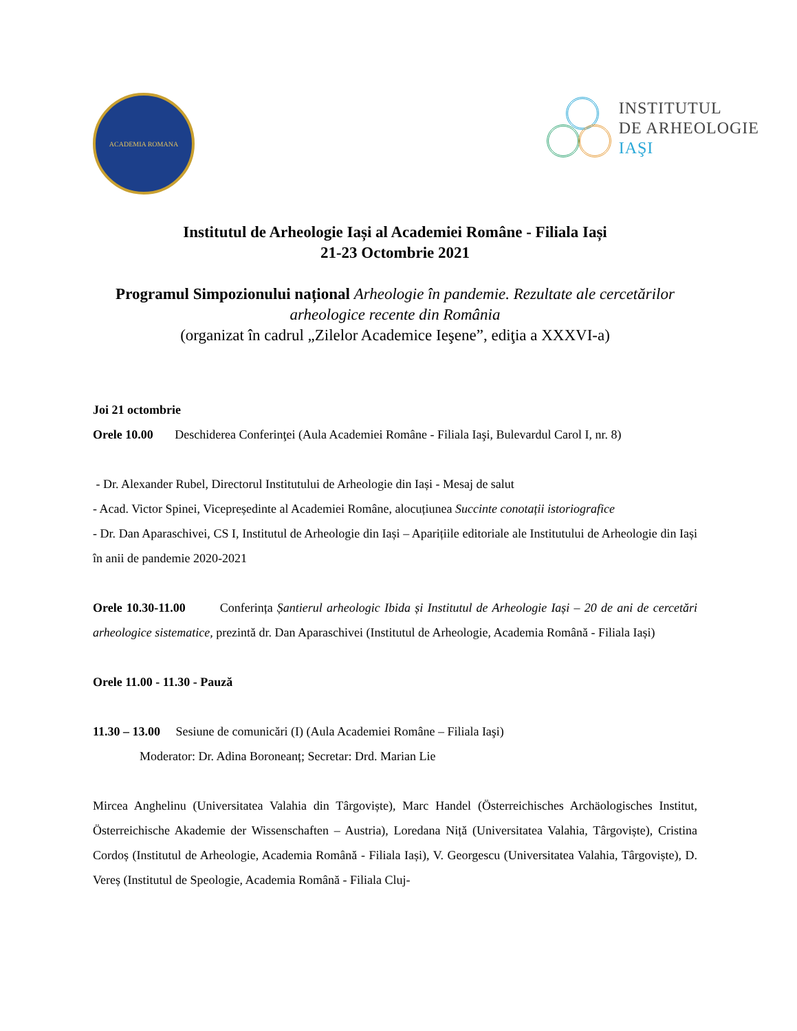ACADEMIA ROMANA
INSTITUTUL
DE ARHEOLOGIE
IAŞI
Institutul de Arheologie Iași al Academiei Române - Filiala Iași
21-23 Octombrie 2021
Programul Simpozionului național Arheologie în pandemie. Rezultate ale cercetărilor arheologice recente din România
(organizat în cadrul „Zilelor Academice Ieşene”, ediţia a XXXVI-a)
Joi 21 octombrie
Orele 10.00 Deschiderea Conferinţei (Aula Academiei Române - Filiala Iaşi, Bulevardul Carol I, nr. 8)
- Dr. Alexander Rubel, Directorul Institutului de Arheologie din Iași - Mesaj de salut
- Acad. Victor Spinei, Vicepreședinte al Academiei Române, alocuțiunea Succinte conotații istoriografice
- Dr. Dan Aparaschivei, CS I, Institutul de Arheologie din Iași – Aparițiile editoriale ale Institutului de Arheologie din Iași în anii de pandemie 2020-2021
Orele 10.30-11.00 Conferința Șantierul arheologic Ibida și Institutul de Arheologie Iași – 20 de ani de cercetări arheologice sistematice, prezintă dr. Dan Aparaschivei (Institutul de Arheologie, Academia Română - Filiala Iași)
Orele 11.00 - 11.30 - Pauză
11.30 – 13.00 Sesiune de comunicări (I) (Aula Academiei Române – Filiala Iaşi)
Moderator: Dr. Adina Boroneanț; Secretar: Drd. Marian Lie
Mircea Anghelinu (Universitatea Valahia din Târgoviște), Marc Handel (Österreichisches Archäologisches Institut, Österreichische Akademie der Wissenschaften – Austria), Loredana Niță (Universitatea Valahia, Târgoviște), Cristina Cordoș (Institutul de Arheologie, Academia Română - Filiala Iași), V. Georgescu (Universitatea Valahia, Târgoviște), D. Vereș (Institutul de Speologie, Academia Română - Filiala Cluj-